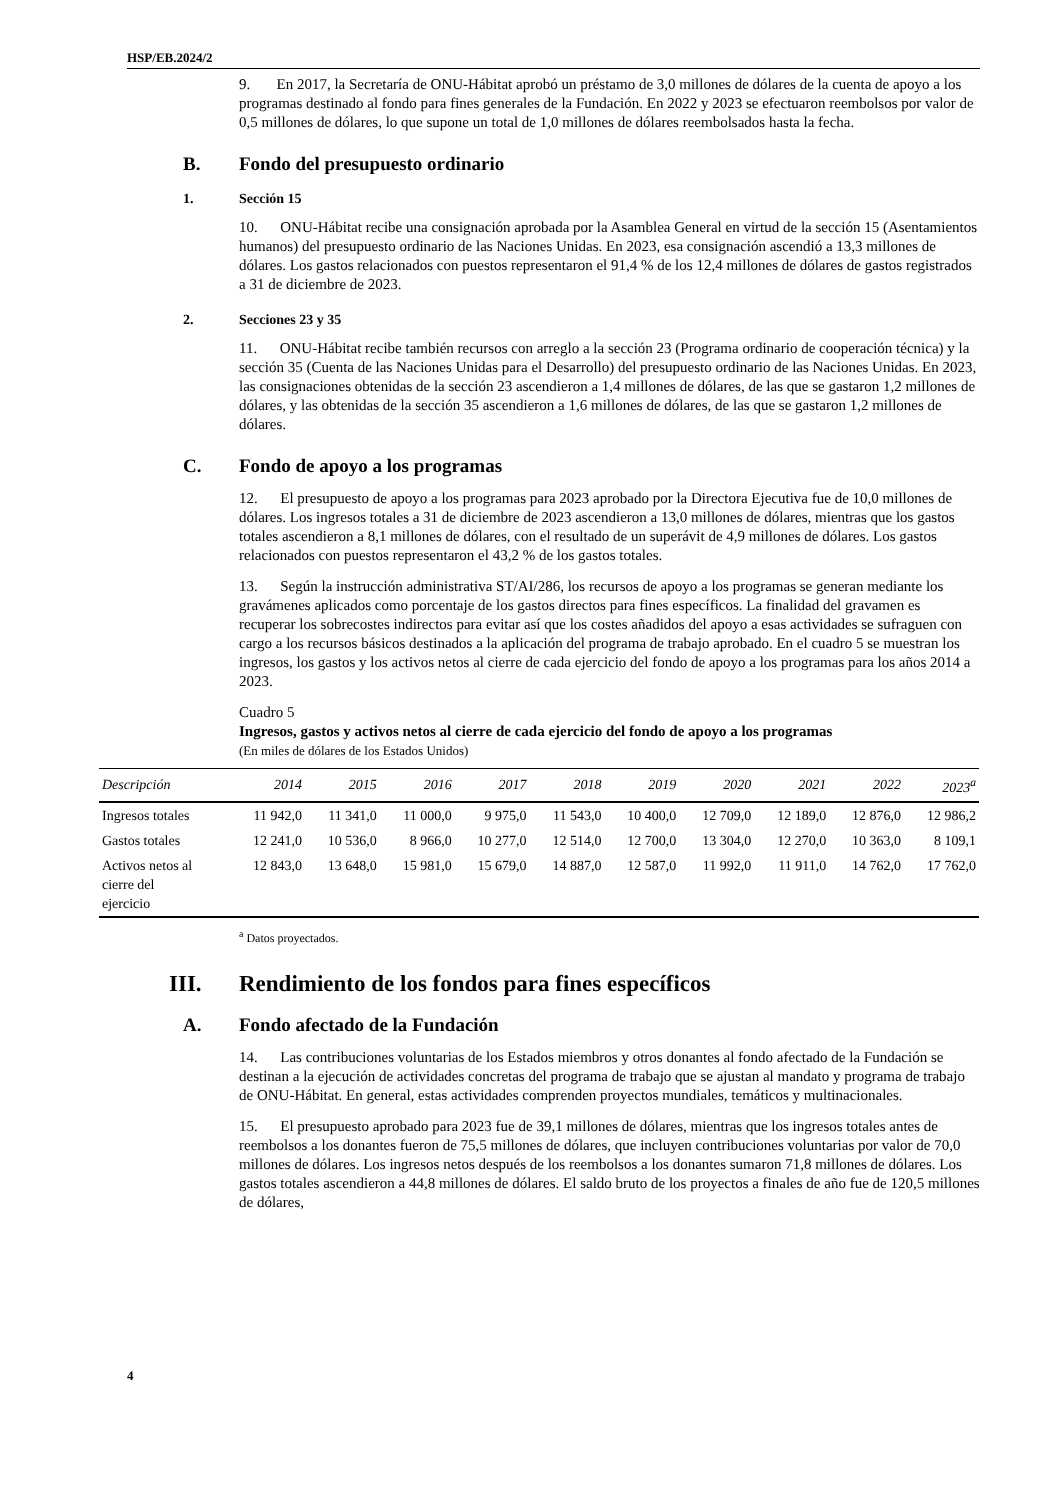HSP/EB.2024/2
9. En 2017, la Secretaría de ONU-Hábitat aprobó un préstamo de 3,0 millones de dólares de la cuenta de apoyo a los programas destinado al fondo para fines generales de la Fundación. En 2022 y 2023 se efectuaron reembolsos por valor de 0,5 millones de dólares, lo que supone un total de 1,0 millones de dólares reembolsados hasta la fecha.
B. Fondo del presupuesto ordinario
1. Sección 15
10. ONU-Hábitat recibe una consignación aprobada por la Asamblea General en virtud de la sección 15 (Asentamientos humanos) del presupuesto ordinario de las Naciones Unidas. En 2023, esa consignación ascendió a 13,3 millones de dólares. Los gastos relacionados con puestos representaron el 91,4 % de los 12,4 millones de dólares de gastos registrados a 31 de diciembre de 2023.
2. Secciones 23 y 35
11. ONU-Hábitat recibe también recursos con arreglo a la sección 23 (Programa ordinario de cooperación técnica) y la sección 35 (Cuenta de las Naciones Unidas para el Desarrollo) del presupuesto ordinario de las Naciones Unidas. En 2023, las consignaciones obtenidas de la sección 23 ascendieron a 1,4 millones de dólares, de las que se gastaron 1,2 millones de dólares, y las obtenidas de la sección 35 ascendieron a 1,6 millones de dólares, de las que se gastaron 1,2 millones de dólares.
C. Fondo de apoyo a los programas
12. El presupuesto de apoyo a los programas para 2023 aprobado por la Directora Ejecutiva fue de 10,0 millones de dólares. Los ingresos totales a 31 de diciembre de 2023 ascendieron a 13,0 millones de dólares, mientras que los gastos totales ascendieron a 8,1 millones de dólares, con el resultado de un superávit de 4,9 millones de dólares. Los gastos relacionados con puestos representaron el 43,2 % de los gastos totales.
13. Según la instrucción administrativa ST/AI/286, los recursos de apoyo a los programas se generan mediante los gravámenes aplicados como porcentaje de los gastos directos para fines específicos. La finalidad del gravamen es recuperar los sobrecostes indirectos para evitar así que los costes añadidos del apoyo a esas actividades se sufraguen con cargo a los recursos básicos destinados a la aplicación del programa de trabajo aprobado. En el cuadro 5 se muestran los ingresos, los gastos y los activos netos al cierre de cada ejercicio del fondo de apoyo a los programas para los años 2014 a 2023.
Cuadro 5
Ingresos, gastos y activos netos al cierre de cada ejercicio del fondo de apoyo a los programas
(En miles de dólares de los Estados Unidos)
| Descripción | 2014 | 2015 | 2016 | 2017 | 2018 | 2019 | 2020 | 2021 | 2022 | 2023<sup>a</sup> |
| --- | --- | --- | --- | --- | --- | --- | --- | --- | --- | --- |
| Ingresos totales | 11 942,0 | 11 341,0 | 11 000,0 | 9 975,0 | 11 543,0 | 10 400,0 | 12 709,0 | 12 189,0 | 12 876,0 | 12 986,2 |
| Gastos totales | 12 241,0 | 10 536,0 | 8 966,0 | 10 277,0 | 12 514,0 | 12 700,0 | 13 304,0 | 12 270,0 | 10 363,0 | 8 109,1 |
| Activos netos al cierre del ejercicio | 12 843,0 | 13 648,0 | 15 981,0 | 15 679,0 | 14 887,0 | 12 587,0 | 11 992,0 | 11 911,0 | 14 762,0 | 17 762,0 |
<sup>a</sup> Datos proyectados.
III. Rendimiento de los fondos para fines específicos
A. Fondo afectado de la Fundación
14. Las contribuciones voluntarias de los Estados miembros y otros donantes al fondo afectado de la Fundación se destinan a la ejecución de actividades concretas del programa de trabajo que se ajustan al mandato y programa de trabajo de ONU-Hábitat. En general, estas actividades comprenden proyectos mundiales, temáticos y multinacionales.
15. El presupuesto aprobado para 2023 fue de 39,1 millones de dólares, mientras que los ingresos totales antes de reembolsos a los donantes fueron de 75,5 millones de dólares, que incluyen contribuciones voluntarias por valor de 70,0 millones de dólares. Los ingresos netos después de los reembolsos a los donantes sumaron 71,8 millones de dólares. Los gastos totales ascendieron a 44,8 millones de dólares. El saldo bruto de los proyectos a finales de año fue de 120,5 millones de dólares,
4